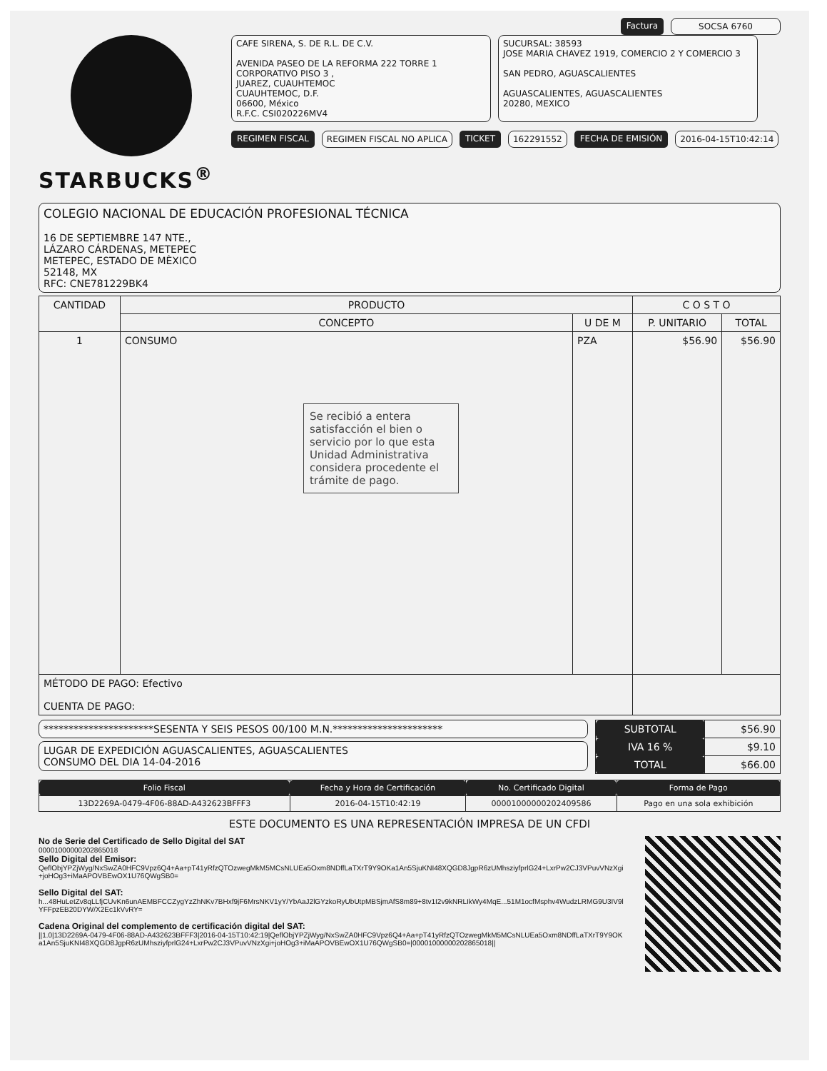Factura SOCSA 6760
STARBUCKS<sup>®</sup>
CAFE SIRENA, S. DE R.L. DE C.V.
AVENIDA PASEO DE LA REFORMA 222 TORRE 1 CORPORATIVO PISO 3 ,
JUAREZ, CUAUHTEMOC
CUAUHTEMOC, D.F.
06600, México
R.F.C. CSI020226MV4
SUCURSAL: 38593
JOSE MARIA CHAVEZ 1919, COMERCIO 2 Y COMERCIO 3
SAN PEDRO, AGUASCALIENTES
AGUASCALIENTES, AGUASCALIENTES
20280, MEXICO
REGIMEN FISCAL REGIMEN FISCAL NO APLICA TICKET 162291552 FECHA DE EMISIÓN 2016-04-15T10:42:14
COLEGIO NACIONAL DE EDUCACIÓN PROFESIONAL TÉCNICA
16 DE SEPTIEMBRE 147 NTE.,
LÁZARO CÁRDENAS, METEPEC
METEPEC, ESTADO DE MÈXICO
52148, MX
RFC: CNE781229BK4
| CANTIDAD | PRODUCTO | | C O S T O | |
| --- | --- | --- | --- | --- |
| | CONCEPTO | U DE M | P. UNITARIO | TOTAL |
| 1 | CONSUMO Se recibió a entera satisfacción el bien o servicio por lo que esta Unidad Administrativa considera procedente el trámite de pago. | PZA | $56.90 | $56.90 |
| MÉTODO DE PAGO: Efectivo CUENTA DE PAGO: | | | | |
**********************SESENTA Y SEIS PESOS 00/100 M.N.**********************
LUGAR DE EXPEDICIÓN AGUASCALIENTES, AGUASCALIENTES
CONSUMO DEL DIA 14-04-2016
| SUBTOTAL | $56.90 |
| IVA 16 % | $9.10 |
| TOTAL | $66.00 |
| Folio Fiscal | Fecha y Hora de Certificación | No. Certificado Digital | Forma de Pago |
| --- | --- | --- | --- |
| 13D2269A-0479-4F06-88AD-A432623BFFF3 | 2016-04-15T10:42:19 | 00001000000202409586 | Pago en una sola exhibición |
ESTE DOCUMENTO ES UNA REPRESENTACIÓN IMPRESA DE UN CFDI
No de Serie del Certificado de Sello Digital del SAT
00001000000202865018
Sello Digital del Emisor:
QeflObjYPZjWyg/NxSwZA0HFC9Vpz6Q4+Aa+pT41yRfzQTOzwegMkM5MCsNLUEa5Oxm8NDffLaTXrT9Y9OKa1An5SjuKNI48XQGD8JgpR6zUMhsziyfprlG24+LxrPw2CJ3VPuvVNzXgi+joHOg3+iMaAPOVBEwOX1U76QWgSB0=
Sello Digital del SAT:
h...48HuLetZv8qLLfjCUvKn6unAEMBFCCZygYzZhNKv7BHxf9jF6MrsNKV1yY/YbAaJ2lGYzkoRyUbUtpMBSjmAfS8m89+8tv1I2v9kNRLIkWy4MqE...51M1ocfMsphv4WudzLRMG9U3IV9lYFFpzEB20DYW/X2Ec1kVvRY=
Cadena Original del complemento de certificación digital del SAT:
||1.0|13D2269A-0479-4F06-88AD-A432623BFFF3|2016-04-15T10:42:19|QeflObjYPZjWyg/NxSwZA0HFC9Vpz6Q4+Aa+pT41yRfzQTOzwegMkM5MCsNLUEa5Oxm8NDffLaTXrT9Y9OKa1An5SjuKNI48XQGD8JgpR6zUMhsziyfprlG24+LxrPw2CJ3VPuvVNzXgi+joHOg3+iMaAPOVBEwOX1U76QWgSB0=|00001000000202865018||